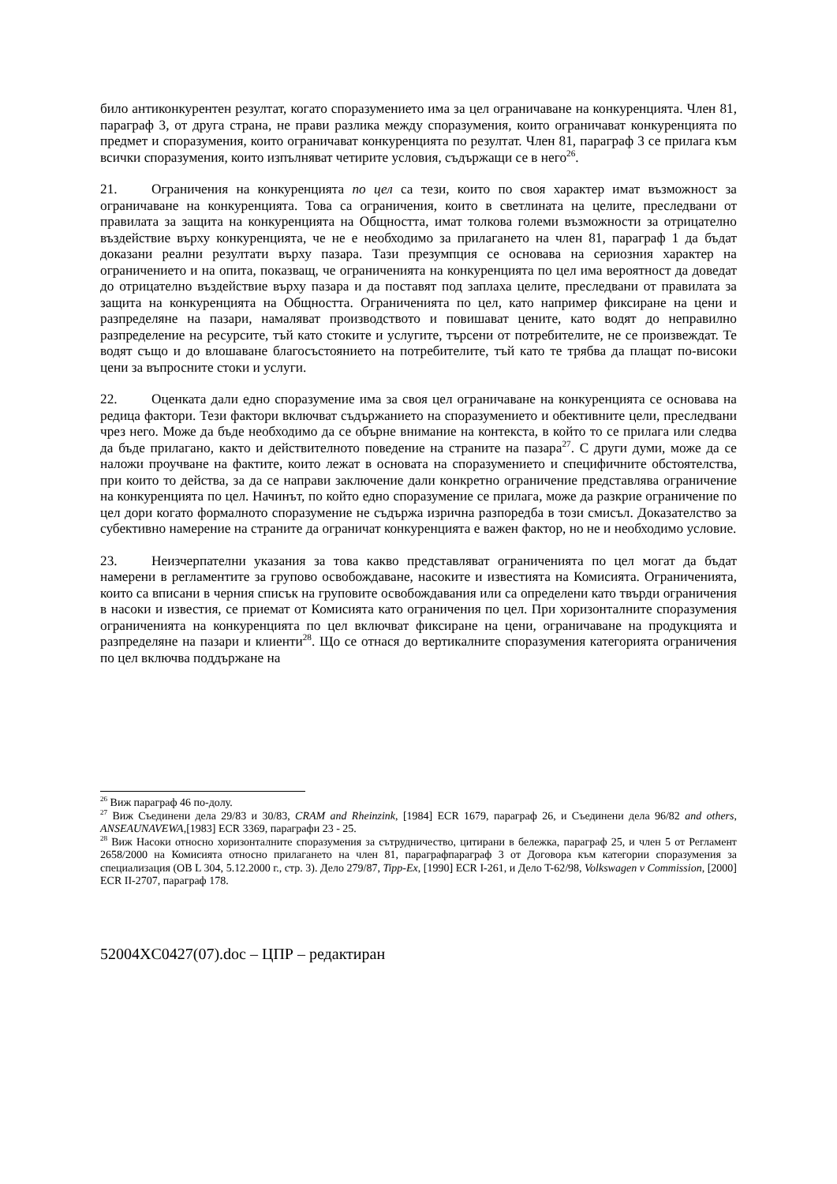било антиконкурентен резултат, когато споразумението има за цел ограничаване на конкуренцията. Член 81, параграф 3, от друга страна, не прави разлика между споразумения, които ограничават конкуренцията по предмет и споразумения, които ограничават конкуренцията по резултат. Член 81, параграф 3 се прилага към всички споразумения, които изпълняват четирите условия, съдържащи се в него<sup>26</sup>.
21. Ограничения на конкуренцията по цел са тези, които по своя характер имат възможност за ограничаване на конкуренцията. Това са ограничения, които в светлината на целите, преследвани от правилата за защита на конкуренцията на Общността, имат толкова големи възможности за отрицателно въздействие върху конкуренцията, че не е необходимо за прилагането на член 81, параграф 1 да бъдат доказани реални резултати върху пазара. Тази презумпция се основава на сериозния характер на ограничението и на опита, показващ, че ограниченията на конкуренцията по цел има вероятност да доведат до отрицателно въздействие върху пазара и да поставят под заплаха целите, преследвани от правилата за защита на конкуренцията на Общността. Ограниченията по цел, като например фиксиране на цени и разпределяне на пазари, намаляват производството и повишават цените, като водят до неправилно разпределение на ресурсите, тъй като стоките и услугите, търсени от потребителите, не се произвеждат. Те водят също и до влошаване благосъстоянието на потребителите, тъй като те трябва да плащат по-високи цени за въпросните стоки и услуги.
22. Оценката дали едно споразумение има за своя цел ограничаване на конкуренцията се основава на редица фактори. Тези фактори включват съдържанието на споразумението и обективните цели, преследвани чрез него. Може да бъде необходимо да се обърне внимание на контекста, в който то се прилага или следва да бъде прилагано, както и действителното поведение на страните на пазара<sup>27</sup>. С други думи, може да се наложи проучване на фактите, които лежат в основата на споразумението и специфичните обстоятелства, при които то действа, за да се направи заключение дали конкретно ограничение представлява ограничение на конкуренцията по цел. Начинът, по който едно споразумение се прилага, може да разкрие ограничение по цел дори когато формалното споразумение не съдържа изрична разпоредба в този смисъл. Доказателство за субективно намерение на страните да ограничат конкуренцията е важен фактор, но не и необходимо условие.
23. Неизчерпателни указания за това какво представляват ограниченията по цел могат да бъдат намерени в регламентите за групово освобождаване, насоките и известията на Комисията. Ограниченията, които са вписани в черния списък на груповите освобождавания или са определени като твърди ограничения в насоки и известия, се приемат от Комисията като ограничения по цел. При хоризонталните споразумения ограниченията на конкуренцията по цел включват фиксиране на цени, ограничаване на продукцията и разпределяне на пазари и клиенти<sup>28</sup>. Що се отнася до вертикалните споразумения категорията ограничения по цел включва поддържане на
<sup>26</sup> Виж параграф 46 по-долу.
<sup>27</sup> Виж Съединени дела 29/83 и 30/83, CRAM and Rheinzink, [1984] ECR 1679, параграф 26, и Съединени дела 96/82 and others, ANSEAUNAVEWA,[1983] ECR 3369, параграфи 23 - 25.
<sup>28</sup> Виж Насоки относно хоризонталните споразумения за сътрудничество, цитирани в бележка, параграф 25, и член 5 от Регламент 2658/2000 на Комисията относно прилагането на член 81, параграфпараграф 3 от Договора към категории споразумения за специализация (ОВ L 304, 5.12.2000 г., стр. 3). Дело 279/87, Tipp-Ex, [1990] ECR I-261, и Дело T-62/98, Volkswagen v Commission, [2000] ECR II-2707, параграф 178.
52004XC0427(07).doc – ЦПР – редактиран